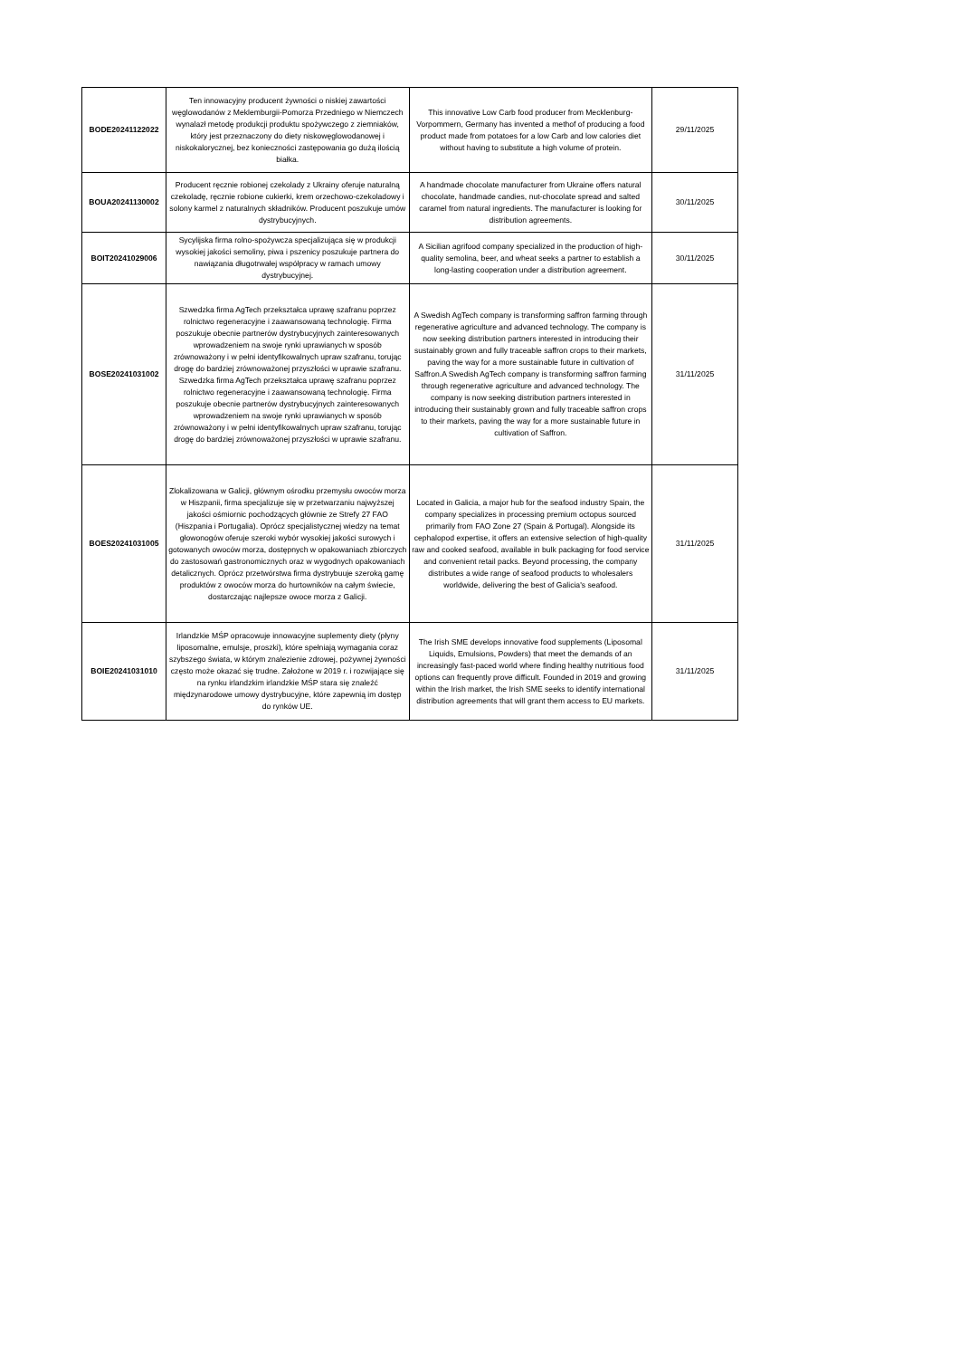| BODE20241122022 | Ten innowacyjny producent żywności o niskiej zawartości węglowodanów z Meklemburgii-Pomorza Przedniego w Niemczech wynalazł metodę produkcji produktu spożywczego z ziemniaków, który jest przeznaczony do diety niskowęglowodanowej i niskokalorycznej, bez konieczności zastępowania go dużą ilością białka. | This innovative Low Carb food producer from Mecklenburg-Vorpommern, Germany has invented a methof of producing a food product made from potatoes for a low Carb and low calories diet without having to substitute a high volume of protein. | 29/11/2025 |
| BOUA20241130002 | Producent ręcznie robionej czekolady z Ukrainy oferuje naturalną czekoladę, ręcznie robione cukierki, krem orzechowo-czekoladowy i solony karmel z naturalnych składników. Producent poszukuje umów dystrybucyjnych. | A handmade chocolate manufacturer from Ukraine offers natural chocolate, handmade candies, nut-chocolate spread and salted caramel from natural ingredients. The manufacturer is looking for distribution agreements. | 30/11/2025 |
| BOIT20241029006 | Sycylijska firma rolno-spożywcza specjalizująca się w produkcji wysokiej jakości semoliny, piwa i pszenicy poszukuje partnera do nawiązania długotrwałej współpracy w ramach umowy dystrybucyjnej. | A Sicilian agrifood company specialized in the production of high-quality semolina, beer, and wheat seeks a partner to establish a long-lasting cooperation under a distribution agreement. | 30/11/2025 |
| BOSE20241031002 | Szwedzka firma AgTech przekształca uprawę szafranu poprzez rolnictwo regeneracyjne i zaawansowaną technologię. Firma poszukuje obecnie partnerów dystrybucyjnych zainteresowanych wprowadzeniem na swoje rynki uprawianych w sposób zrównoważony i w pełni identyfikowalnych upraw szafranu, torując drogę do bardziej zrównoważonej przyszłości w uprawie szafranu. Szwedzka firma AgTech przekształca uprawę szafranu poprzez rolnictwo regeneracyjne i zaawansowaną technologię. Firma poszukuje obecnie partnerów dystrybucyjnych zainteresowanych wprowadzeniem na swoje rynki uprawianych w sposób zrównoważony i w pełni identyfikowalnych upraw szafranu, torując drogę do bardziej zrównoważonej przyszłości w uprawie szafranu. | A Swedish AgTech company is transforming saffron farming through regenerative agriculture and advanced technology. The company is now seeking distribution partners interested in introducing their sustainably grown and fully traceable saffron crops to their markets, paving the way for a more sustainable future in cultivation of Saffron.A Swedish AgTech company is transforming saffron farming through regenerative agriculture and advanced technology. The company is now seeking distribution partners interested in introducing their sustainably grown and fully traceable saffron crops to their markets, paving the way for a more sustainable future in cultivation of Saffron. | 31/11/2025 |
| BOES20241031005 | Zlokalizowana w Galicji, głównym ośrodku przemysłu owoców morza w Hiszpanii, firma specjalizuje się w przetwarzaniu najwyższej jakości ośmiornic pochodzących głównie ze Strefy 27 FAO (Hiszpania i Portugalia). Oprócz specjalistycznej wiedzy na temat głowonogów oferuje szeroki wybór wysokiej jakości surowych i gotowanych owoców morza, dostępnych w opakowaniach zbiorczych do zastosowań gastronomicznych oraz w wygodnych opakowaniach detalicznych. Oprócz przetwórstwa firma dystrybuuje szeroką gamę produktów z owoców morza do hurtowników na całym świecie, dostarczając najlepsze owoce morza z Galicji. | Located in Galicia, a major hub for the seafood industry Spain, the company specializes in processing premium octopus sourced primarily from FAO Zone 27 (Spain & Portugal). Alongside its cephalopod expertise, it offers an extensive selection of high-quality raw and cooked seafood, available in bulk packaging for food service and convenient retail packs. Beyond processing, the company distributes a wide range of seafood products to wholesalers worldwide, delivering the best of Galicia's seafood. | 31/11/2025 |
| BOIE20241031010 | Irlandzkie MŚP opracowuje innowacyjne suplementy diety (płyny liposomalne, emulsje, proszki), które spełniają wymagania coraz szybszego świata, w którym znalezienie zdrowej, pożywnej żywności często może okazać się trudne. Założone w 2019 r. i rozwijające się na rynku irlandzkim irlandzkie MŚP stara się znaleźć międzynarodowe umowy dystrybucyjne, które zapewnią im dostęp do rynków UE. | The Irish SME develops innovative food supplements (Liposomal Liquids, Emulsions, Powders) that meet the demands of an increasingly fast-paced world where finding healthy nutritious food options can frequently prove difficult. Founded in 2019 and growing within the Irish market, the Irish SME seeks to identify international distribution agreements that will grant them access to EU markets. | 31/11/2025 |